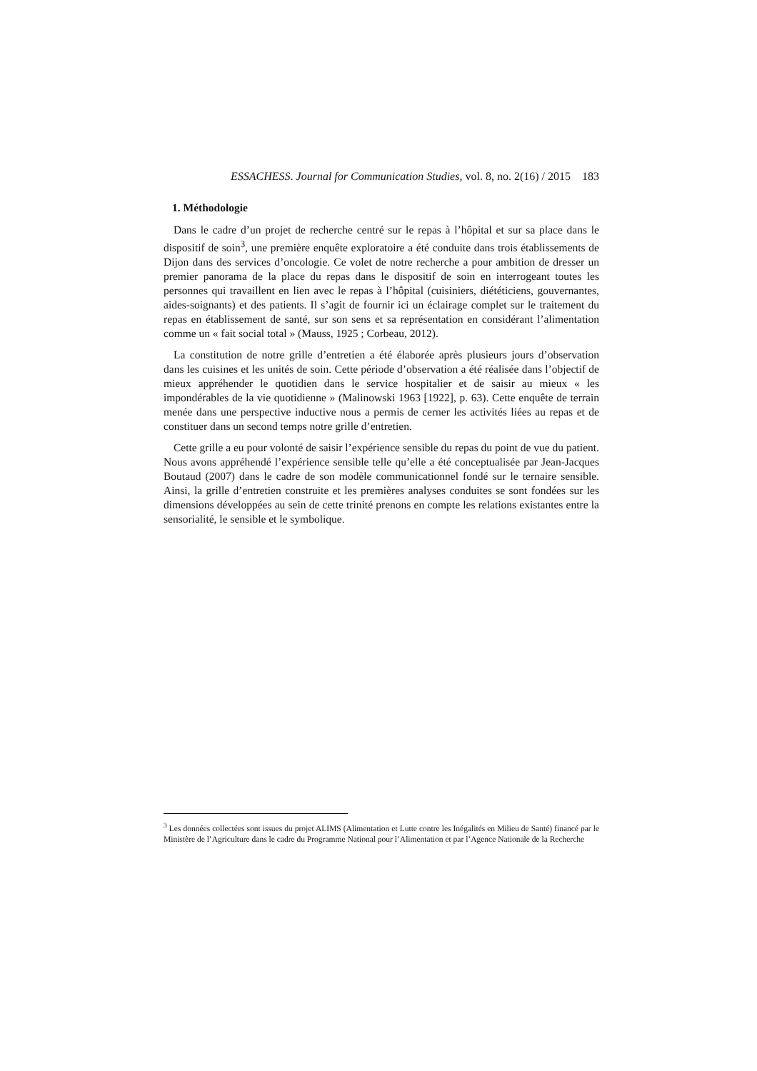ESSACHESS. Journal for Communication Studies, vol. 8, no. 2(16) / 2015 183
1. Méthodologie
Dans le cadre d’un projet de recherche centré sur le repas à l’hôpital et sur sa place dans le dispositif de soin<sup>3</sup>, une première enquête exploratoire a été conduite dans trois établissements de Dijon dans des services d’oncologie. Ce volet de notre recherche a pour ambition de dresser un premier panorama de la place du repas dans le dispositif de soin en interrogeant toutes les personnes qui travaillent en lien avec le repas à l’hôpital (cuisiniers, diététiciens, gouvernantes, aides-soignants) et des patients. Il s’agit de fournir ici un éclairage complet sur le traitement du repas en établissement de santé, sur son sens et sa représentation en considérant l’alimentation comme un « fait social total » (Mauss, 1925 ; Corbeau, 2012).
La constitution de notre grille d’entretien a été élaborée après plusieurs jours d’observation dans les cuisines et les unités de soin. Cette période d’observation a été réalisée dans l’objectif de mieux appréhender le quotidien dans le service hospitalier et de saisir au mieux « les impondérables de la vie quotidienne » (Malinowski 1963 [1922], p. 63). Cette enquête de terrain menée dans une perspective inductive nous a permis de cerner les activités liées au repas et de constituer dans un second temps notre grille d’entretien.
Cette grille a eu pour volonté de saisir l’expérience sensible du repas du point de vue du patient. Nous avons appréhendé l’expérience sensible telle qu’elle a été conceptualisée par Jean-Jacques Boutaud (2007) dans le cadre de son modèle communicationnel fondé sur le ternaire sensible. Ainsi, la grille d’entretien construite et les premières analyses conduites se sont fondées sur les dimensions développées au sein de cette trinité prenons en compte les relations existantes entre la sensorialité, le sensible et le symbolique.
<sup>3</sup> Les données collectées sont issues du projet ALIMS (Alimentation et Lutte contre les Inégalités en Milieu de Santé) financé par le Ministère de l’Agriculture dans le cadre du Programme National pour l’Alimentation et par l’Agence Nationale de la Recherche